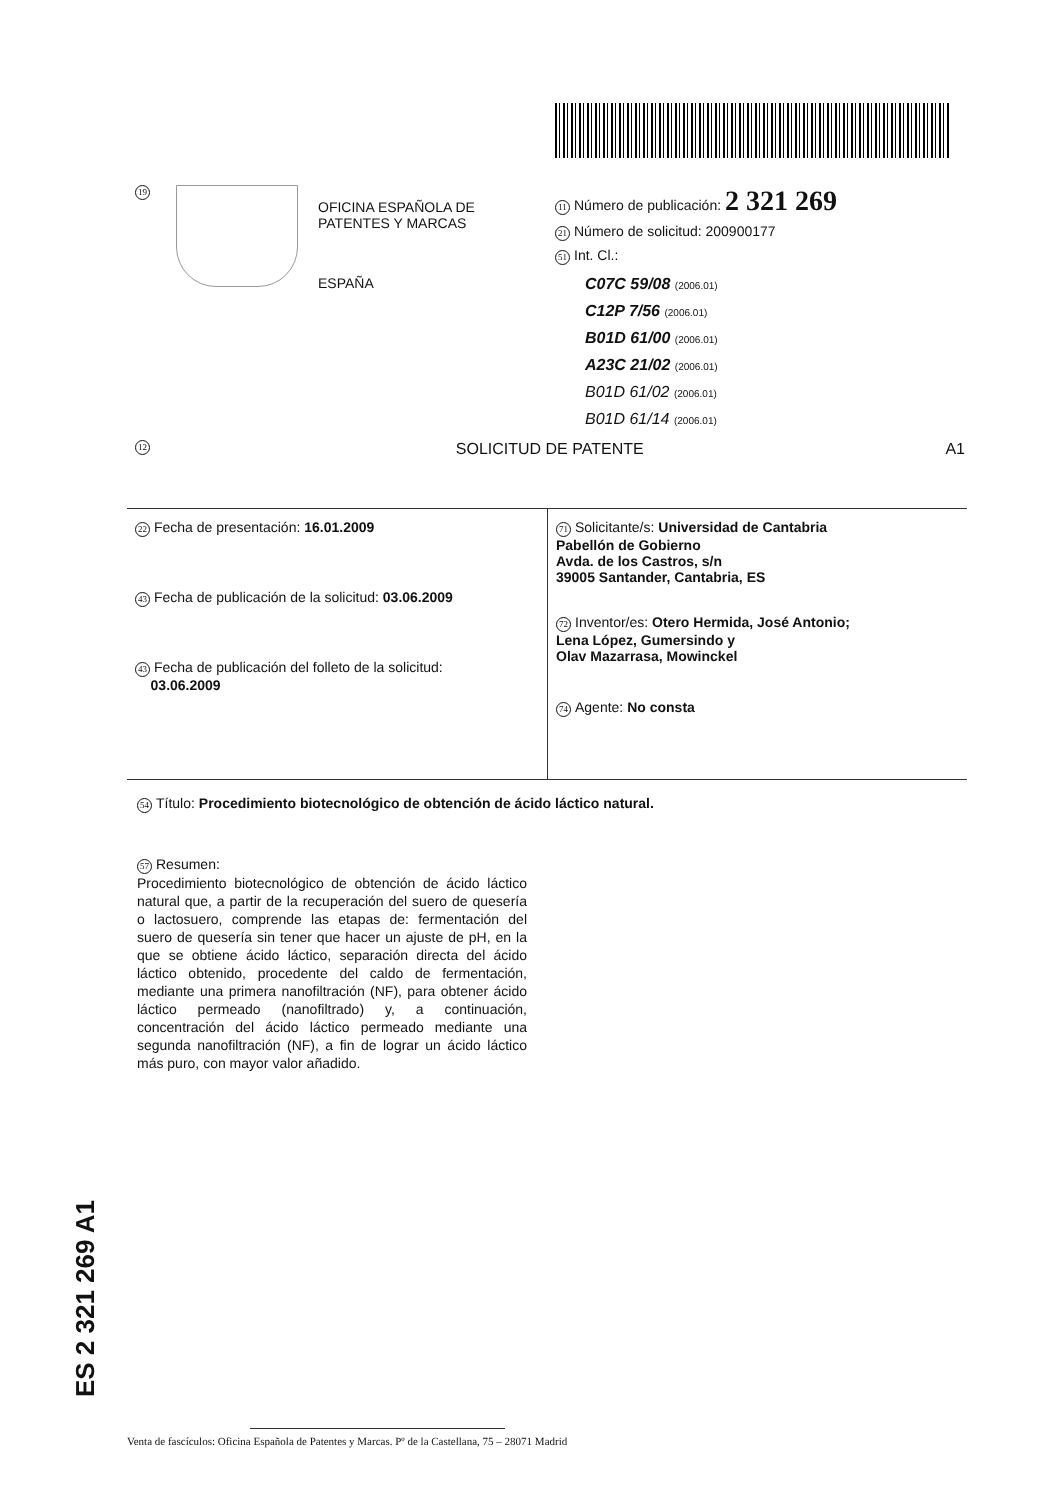19
OFICINA ESPAÑOLA DE
PATENTES Y MARCAS
ESPAÑA
11 Número de publicación: 2 321 269
21 Número de solicitud: 200900177
51 Int. Cl.:
C07C 59/08 (2006.01)
C12P 7/56 (2006.01)
B01D 61/00 (2006.01)
A23C 21/02 (2006.01)
B01D 61/02 (2006.01)
B01D 61/14 (2006.01)
12 SOLICITUD DE PATENTE A1
22 Fecha de presentación: 16.01.2009
43 Fecha de publicación de la solicitud: 03.06.2009
43 Fecha de publicación del folleto de la solicitud:
03.06.2009
71 Solicitante/s: Universidad de Cantabria
Pabellón de Gobierno
Avda. de los Castros, s/n
39005 Santander, Cantabria, ES
72 Inventor/es: Otero Hermida, José Antonio;
Lena López, Gumersindo y
Olav Mazarrasa, Mowinckel
74 Agente: No consta
54 Título: Procedimiento biotecnológico de obtención de ácido láctico natural.
57 Resumen:
Procedimiento biotecnológico de obtención de ácido láctico natural que, a partir de la recuperación del suero de quesería o lactosuero, comprende las etapas de: fermentación del suero de quesería sin tener que hacer un ajuste de pH, en la que se obtiene ácido láctico, separación directa del ácido láctico obtenido, procedente del caldo de fermentación, mediante una primera nanofiltración (NF), para obtener ácido láctico permeado (nanofiltrado) y, a continuación, concentración del ácido láctico permeado mediante una segunda nanofiltración (NF), a fin de lograr un ácido láctico más puro, con mayor valor añadido.
ES 2 321 269 A1
Venta de fascículos: Oficina Española de Patentes y Marcas. Pº de la Castellana, 75 – 28071 Madrid